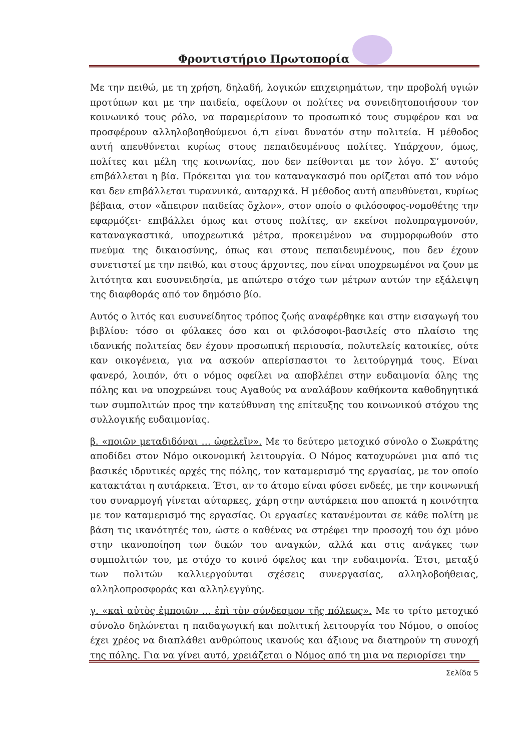Φροντιστήριο Πρωτοπορία
Με την πειθώ, με τη χρήση, δηλαδή, λογικών επιχειρημάτων, την προβολή υγιών προτύπων και με την παιδεία, οφείλουν οι πολίτες να συνειδητοποιήσουν τον κοινωνικό τους ρόλο, να παραμερίσουν το προσωπικό τους συμφέρον και να προσφέρουν αλληλοβοηθούμενοι ό,τι είναι δυνατόν στην πολιτεία. Η μέθοδος αυτή απευθύνεται κυρίως στους πεπαιδευμένους πολίτες. Υπάρχουν, όμως, πολίτες και μέλη της κοινωνίας, που δεν πείθονται με τον λόγο. Σ’ αυτούς επιβάλλεται η βία. Πρόκειται για τον καταναγκασμό που ορίζεται από τον νόμο και δεν επιβάλλεται τυραννικά, αυταρχικά. Η μέθοδος αυτή απευθύνεται, κυρίως βέβαια, στον «ἄπειρον παιδείας ὄχλον», στον οποίο ο φιλόσοφος-νομοθέτης την εφαρμόζει· επιβάλλει όμως και στους πολίτες, αν εκείνοι πολυπραγμονούν, καταναγκαστικά, υποχρεωτικά μέτρα, προκειμένου να συμμορφωθούν στο πνεύμα της δικαιοσύνης, όπως και στους πεπαιδευμένους, που δεν έχουν συνετιστεί με την πειθώ, και στους άρχοντες, που είναι υποχρεωμένοι να ζουν με λιτότητα και ευσυνειδησία, με απώτερο στόχο των μέτρων αυτών την εξάλειψη της διαφθοράς από τον δημόσιο βίο.
Αυτός ο λιτός και ευσυνείδητος τρόπος ζωής αναφέρθηκε και στην εισαγωγή του βιβλίου: τόσο οι φύλακες όσο και οι φιλόσοφοι-βασιλείς στο πλαίσιο της ιδανικής πολιτείας δεν έχουν προσωπική περιουσία, πολυτελείς κατοικίες, ούτε καν οικογένεια, για να ασκούν απερίσπαστοι το λειτούργημά τους. Είναι φανερό, λοιπόν, ότι ο νόμος οφείλει να αποβλέπει στην ευδαιμονία όλης της πόλης και να υποχρεώνει τους Αγαθούς να αναλάβουν καθήκοντα καθοδηγητικά των συμπολιτών προς την κατεύθυνση της επίτευξης του κοινωνικού στόχου της συλλογικής ευδαιμονίας.
β. «ποιῶν μεταδιδόναι … ὠφελεῖν». Με το δεύτερο μετοχικό σύνολο ο Σωκράτης αποδίδει στον Νόμο οικονομική λειτουργία. Ο Νόμος κατοχυρώνει μια από τις βασικές ιδρυτικές αρχές της πόλης, τον καταμερισμό της εργασίας, με τον οποίο κατακτάται η αυτάρκεια. Έτσι, αν το άτομο είναι φύσει ενδεές, με την κοινωνική του συναρμογή γίνεται αύταρκες, χάρη στην αυτάρκεια που αποκτά η κοινότητα με τον καταμερισμό της εργασίας. Οι εργασίες κατανέμονται σε κάθε πολίτη με βάση τις ικανότητές του, ώστε ο καθένας να στρέφει την προσοχή του όχι μόνο στην ικανοποίηση των δικών του αναγκών, αλλά και στις ανάγκες των συμπολιτών του, με στόχο το κοινό όφελος και την ευδαιμονία. Έτσι, μεταξύ των πολιτών καλλιεργούνται σχέσεις συνεργασίας, αλληλοβοήθειας, αλληλοπροσφοράς και αλληλεγγύης.
γ. «καὶ αὐτὸς ἐμποιῶν … ἐπὶ τὸν σύνδεσμον τῆς πόλεως». Με το τρίτο μετοχικό σύνολο δηλώνεται η παιδαγωγική και πολιτική λειτουργία του Νόμου, ο οποίος έχει χρέος να διαπλάθει ανθρώπους ικανούς και άξιους να διατηρούν τη συνοχή της πόλης. Για να γίνει αυτό, χρειάζεται ο Νόμος από τη μια να περιορίσει την
Σελίδα 5